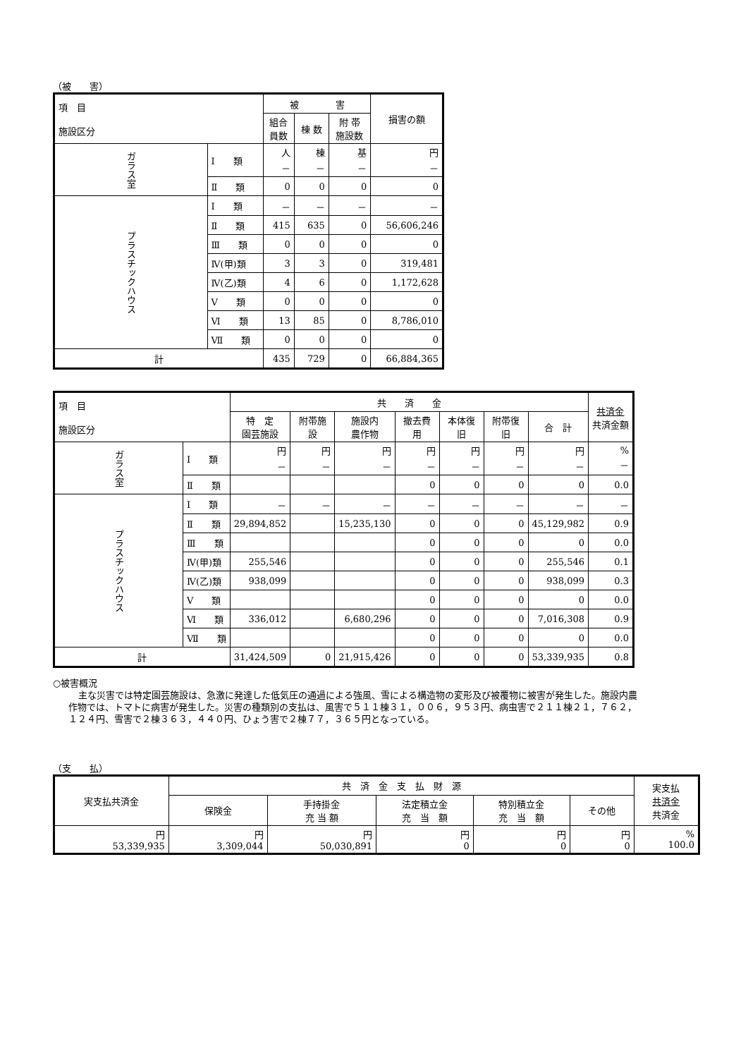（被　　害）
| 項 目 施設区分 | | 被 害 | | | 損害の額 |
| --- | --- | --- | --- | --- | --- |
| | | 組合 員数 | 棟 数 | 附 帯 施設数 | |
| ガラス室 | Ⅰ 類 | 人 － | 棟 － | 基 － | 円 － |
| | Ⅱ 類 | 0 | 0 | 0 | 0 |
| プラスチックハウス | Ⅰ 類 | － | － | － | － |
| | Ⅱ 類 | 415 | 635 | 0 | 56,606,246 |
| | Ⅲ 類 | 0 | 0 | 0 | 0 |
| | Ⅳ(甲)類 | 3 | 3 | 0 | 319,481 |
| | Ⅳ(乙)類 | 4 | 6 | 0 | 1,172,628 |
| | Ⅴ 類 | 0 | 0 | 0 | 0 |
| | Ⅵ 類 | 13 | 85 | 0 | 8,786,010 |
| | Ⅶ 類 | 0 | 0 | 0 | 0 |
| 計 | | 435 | 729 | 0 | 66,884,365 |
| 項 目 施設区分 | | 共 済 金 | | | | | | | 共済金 共済金額 |
| --- | --- | --- | --- | --- | --- | --- | --- | --- | --- |
| | | 特 定 園芸施設 | 附帯施設 | 施設内 農作物 | 撤去費用 | 本体復旧 | 附帯復旧 | 合 計 | |
| ガラス室 | Ⅰ 類 | 円 － | 円 － | 円 － | 円 － | 円 － | 円 － | 円 － | % － |
| | Ⅱ 類 | | | | 0 | 0 | 0 | 0 | 0.0 |
| プラスチックハウス | Ⅰ 類 | － | － | － | － | － | － | － | － |
| | Ⅱ 類 | 29,894,852 | | 15,235,130 | 0 | 0 | 0 | 45,129,982 | 0.9 |
| | Ⅲ 類 | | | | 0 | 0 | 0 | 0 | 0.0 |
| | Ⅳ(甲)類 | 255,546 | | | 0 | 0 | 0 | 255,546 | 0.1 |
| | Ⅳ(乙)類 | 938,099 | | | 0 | 0 | 0 | 938,099 | 0.3 |
| | Ⅴ 類 | | | | 0 | 0 | 0 | 0 | 0.0 |
| | Ⅵ 類 | 336,012 | | 6,680,296 | 0 | 0 | 0 | 7,016,308 | 0.9 |
| | Ⅶ 類 | | | | 0 | 0 | 0 | 0 | 0.0 |
| 計 | | 31,424,509 | 0 | 21,915,426 | 0 | 0 | 0 | 53,339,935 | 0.8 |
○被害概況
主な災害では特定園芸施設は、急激に発達した低気圧の通過による強風、雪による構造物の変形及び被覆物に被害が発生した。施設内農作物では、トマトに病害が発生した。災害の種類別の支払は、風害で５１１棟３１，００６，９５３円、病虫害で２１１棟２１，７６２，１２４円、雪害で２棟３６３，４４０円、ひょう害で２棟７７，３６５円となっている。
（支　　払）
| 実支払共済金 | 共 済 金 支 払 財 源 | | | | | 実支払 共済金 共済金 |
| --- | --- | --- | --- | --- | --- | --- |
| | 保険金 | 手持掛金 充 当 額 | 法定積立金 充 当 額 | 特別積立金 充 当 額 | その他 | |
| 円 53,339,935 | 円 3,309,044 | 円 50,030,891 | 円 0 | 円 0 | 円 0 | % 100.0 |